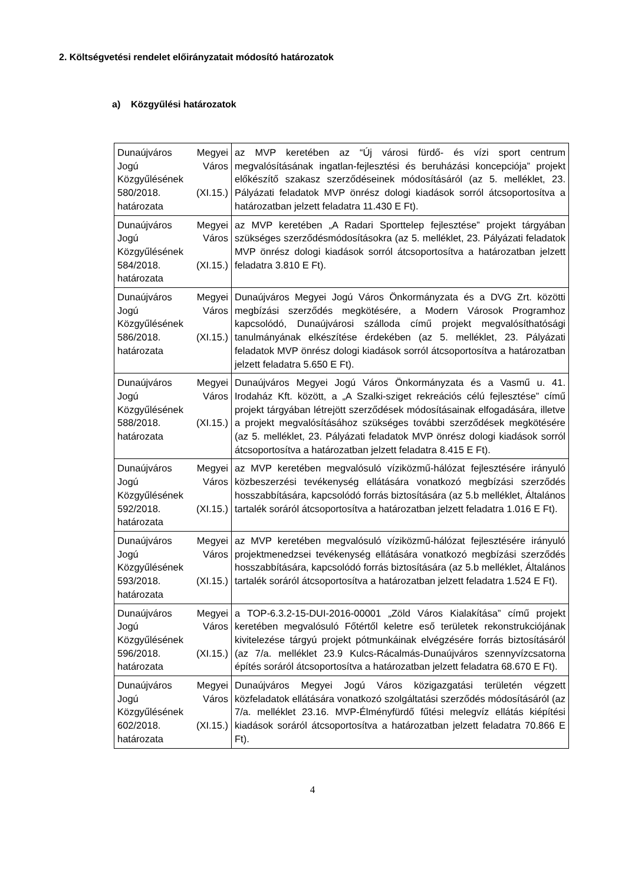2. Költségvetési rendelet előirányzatait módosító határozatok
a) Közgyűlési határozatok
| Dunaújváros Megyei Jogú Város Közgyűlésének 580/2018. (XI.15.) határozata | az MVP keretében az “Új városi fürdő- és vízi sport centrum megvalósításának ingatlan-fejlesztési és beruházási koncepciója” projekt előkészítő szakasz szerződéseinek módosításáról (az 5. melléklet, 23. Pályázati feladatok MVP önrész dologi kiadások sorról átcsoportosítva a határozatban jelzett feladatra 11.430 E Ft). |
| Dunaújváros Megyei Jogú Város Közgyűlésének 584/2018. (XI.15.) határozata | az MVP keretében „A Radari Sporttelep fejlesztése” projekt tárgyában szükséges szerződésmódosításokra (az 5. melléklet, 23. Pályázati feladatok MVP önrész dologi kiadások sorról átcsoportosítva a határozatban jelzett feladatra 3.810 E Ft). |
| Dunaújváros Megyei Jogú Város Közgyűlésének 586/2018. (XI.15.) határozata | Dunaújváros Megyei Jogú Város Önkormányzata és a DVG Zrt. közötti megbízási szerződés megkötésére, a Modern Városok Programhoz kapcsolódó, Dunaújvárosi szálloda című projekt megvalósíthatósági tanulmányának elkészítése érdekében (az 5. melléklet, 23. Pályázati feladatok MVP önrész dologi kiadások sorról átcsoportosítva a határozatban jelzett feladatra 5.650 E Ft). |
| Dunaújváros Megyei Jogú Város Közgyűlésének 588/2018. (XI.15.) határozata | Dunaújváros Megyei Jogú Város Önkormányzata és a Vasmű u. 41. Irodaház Kft. között, a „A Szalki-sziget rekreációs célú fejlesztése” című projekt tárgyában létrejött szerződések módosításainak elfogadására, illetve a projekt megvalósításához szükséges további szerződések megkötésére (az 5. melléklet, 23. Pályázati feladatok MVP önrész dologi kiadások sorról átcsoportosítva a határozatban jelzett feladatra 8.415 E Ft). |
| Dunaújváros Megyei Jogú Város Közgyűlésének 592/2018. (XI.15.) határozata | az MVP keretében megvalósuló víziközmű-hálózat fejlesztésére irányuló közbeszerzési tevékenység ellátására vonatkozó megbízási szerződés hosszabbítására, kapcsolódó forrás biztosítására (az 5.b melléklet, Általános tartalék soráról átcsoportosítva a határozatban jelzett feladatra 1.016 E Ft). |
| Dunaújváros Megyei Jogú Város Közgyűlésének 593/2018. (XI.15.) határozata | az MVP keretében megvalósuló víziközmű-hálózat fejlesztésére irányuló projektmenedzsei tevékenység ellátására vonatkozó megbízási szerződés hosszabbítására, kapcsolódó forrás biztosítására (az 5.b melléklet, Általános tartalék soráról átcsoportosítva a határozatban jelzett feladatra 1.524 E Ft). |
| Dunaújváros Megyei Jogú Város Közgyűlésének 596/2018. (XI.15.) határozata | a TOP-6.3.2-15-DUI-2016-00001 „Zöld Város Kialakítása” című projekt keretében megvalósuló Főtértől keletre eső területek rekonstrukciójának kivitelezése tárgyú projekt pótmunkáinak elvégzésére forrás biztosításáról (az 7/a. melléklet 23.9 Kulcs-Rácalmás-Dunaújváros szennyvízcsatorna építés soráról átcsoportosítva a határozatban jelzett feladatra 68.670 E Ft). |
| Dunaújváros Megyei Jogú Város Közgyűlésének 602/2018. (XI.15.) határozata | Dunaújváros Megyei Jogú Város közigazgatási területén végzett közfeladatok ellátására vonatkozó szolgáltatási szerződés módosításáról (az 7/a. melléklet 23.16. MVP-Élményfürdő fűtési melegvíz ellátás kiépítési kiadások soráról átcsoportosítva a határozatban jelzett feladatra 70.866 E Ft). |
4